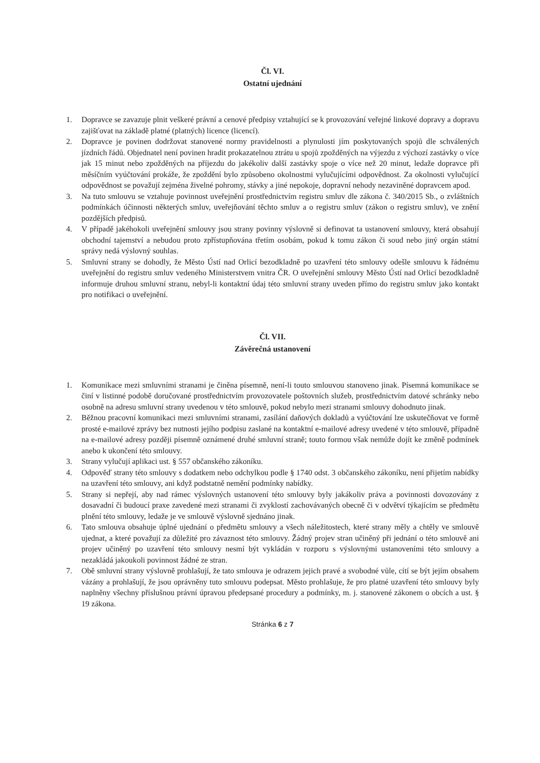Čl. VI.
Ostatní ujednání
1. Dopravce se zavazuje plnit veškeré právní a cenové předpisy vztahující se k provozování veřejné linkové dopravy a dopravu zajišťovat na základě platné (platných) licence (licencí).
2. Dopravce je povinen dodržovat stanovené normy pravidelnosti a plynulosti jím poskytovaných spojů dle schválených jízdních řádů. Objednatel není povinen hradit prokazatelnou ztrátu u spojů zpožděných na výjezdu z výchozí zastávky o více jak 15 minut nebo zpožděných na příjezdu do jakékoliv další zastávky spoje o více než 20 minut, ledaže dopravce při měsíčním vyúčtování prokáže, že zpoždění bylo způsobeno okolnostmi vylučujícími odpovědnost. Za okolnosti vylučující odpovědnost se považují zejména živelné pohromy, stávky a jiné nepokoje, dopravní nehody nezaviněné dopravcem apod.
3. Na tuto smlouvu se vztahuje povinnost uveřejnění prostřednictvím registru smluv dle zákona č. 340/2015 Sb., o zvláštních podmínkách účinnosti některých smluv, uveřejňování těchto smluv a o registru smluv (zákon o registru smluv), ve znění pozdějších předpisů.
4. V případě jakéhokoli uveřejnění smlouvy jsou strany povinny výslovně si definovat ta ustanovení smlouvy, která obsahují obchodní tajemství a nebudou proto zpřístupňována třetím osobám, pokud k tomu zákon či soud nebo jiný orgán státní správy nedá výslovný souhlas.
5. Smluvní strany se dohodly, že Město Ústí nad Orlicí bezodkladně po uzavření této smlouvy odešle smlouvu k řádnému uveřejnění do registru smluv vedeného Ministerstvem vnitra ČR. O uveřejnění smlouvy Město Ústí nad Orlicí bezodkladně informuje druhou smluvní stranu, nebyl-li kontaktní údaj této smluvní strany uveden přímo do registru smluv jako kontakt pro notifikaci o uveřejnění.
Čl. VII.
Závěrečná ustanovení
1. Komunikace mezi smluvními stranami je činěna písemně, není-li touto smlouvou stanoveno jinak. Písemná komunikace se činí v listinné podobě doručované prostřednictvím provozovatele poštovních služeb, prostřednictvím datové schránky nebo osobně na adresu smluvní strany uvedenou v této smlouvě, pokud nebylo mezi stranami smlouvy dohodnuto jinak.
2. Běžnou pracovní komunikaci mezi smluvními stranami, zasílání daňových dokladů a vyúčtování lze uskutečňovat ve formě prosté e-mailové zprávy bez nutnosti jejího podpisu zaslané na kontaktní e-mailové adresy uvedené v této smlouvě, případně na e-mailové adresy později písemně oznámené druhé smluvní straně; touto formou však nemůže dojít ke změně podmínek anebo k ukončení této smlouvy.
3. Strany vylučují aplikaci ust. § 557 občanského zákoníku.
4. Odpověď strany této smlouvy s dodatkem nebo odchylkou podle § 1740 odst. 3 občanského zákoníku, není přijetím nabídky na uzavření této smlouvy, ani když podstatně nemění podmínky nabídky.
5. Strany si nepřejí, aby nad rámec výslovných ustanovení této smlouvy byly jakákoliv práva a povinnosti dovozovány z dosavadní či budoucí praxe zavedené mezi stranami či zvyklostí zachovávaných obecně či v odvětví týkajícím se předmětu plnění této smlouvy, ledaže je ve smlouvě výslovně sjednáno jinak.
6. Tato smlouva obsahuje úplné ujednání o předmětu smlouvy a všech náležitostech, které strany měly a chtěly ve smlouvě ujednat, a které považují za důležité pro závaznost této smlouvy. Žádný projev stran učiněný při jednání o této smlouvě ani projev učiněný po uzavření této smlouvy nesmí být vykládán v rozporu s výslovnými ustanoveními této smlouvy a nezakládá jakoukoli povinnost žádné ze stran.
7. Obě smluvní strany výslovně prohlašují, že tato smlouva je odrazem jejich pravé a svobodné vůle, cítí se být jejím obsahem vázány a prohlašují, že jsou oprávněny tuto smlouvu podepsat. Město prohlašuje, že pro platné uzavření této smlouvy byly naplněny všechny příslušnou právní úpravou předepsané procedury a podmínky, m. j. stanovené zákonem o obcích a ust. § 19 zákona.
Stránka 6 z 7